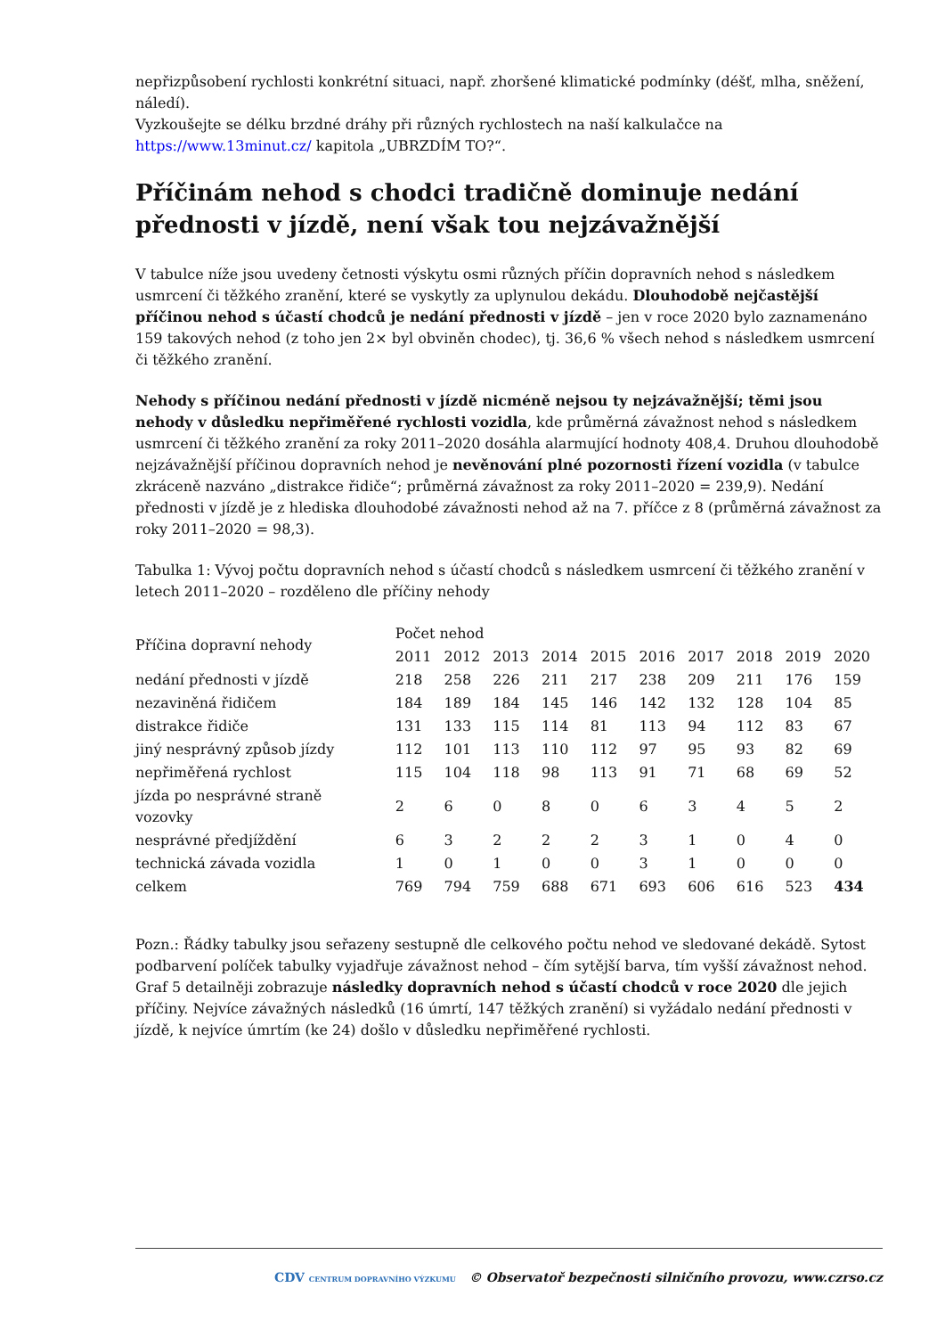nepřizpůsobení rychlosti konkrétní situaci, např. zhoršené klimatické podmínky (déšť, mlha, sněžení, náledí).
Vyzkoušejte se délku brzdné dráhy při různých rychlostech na naší kalkulačce na https://www.13minut.cz/ kapitola „UBRZDÍM TO?“.
Příčinám nehod s chodci tradičně dominuje nedání přednosti v jízdě, není však tou nejzávažnější
V tabulce níže jsou uvedeny četnosti výskytu osmi různých příčin dopravních nehod s následkem usmrcení či těžkého zranění, které se vyskytly za uplynulou dekádu. Dlouhodobě nejčastější příčinou nehod s účastí chodců je nedání přednosti v jízdě – jen v roce 2020 bylo zaznamenáno 159 takových nehod (z toho jen 2× byl obviněn chodec), tj. 36,6 % všech nehod s následkem usmrcení či těžkého zranění.
Nehody s příčinou nedání přednosti v jízdě nicméně nejsou ty nejzávažnější; těmi jsou nehody v důsledku nepřiměřené rychlosti vozidla, kde průměrná závažnost nehod s následkem usmrcení či těžkého zranění za roky 2011–2020 dosáhla alarmující hodnoty 408,4. Druhou dlouhodobě nejzávažnější příčinou dopravních nehod je nevěnování plné pozornosti řízení vozidla (v tabulce zkráceně nazváno „distrakce řidiče“; průměrná závažnost za roky 2011–2020 = 239,9). Nedání přednosti v jízdě je z hlediska dlouhodobé závažnosti nehod až na 7. příčce z 8 (průměrná závažnost za roky 2011–2020 = 98,3).
Tabulka 1: Vývoj počtu dopravních nehod s účastí chodců s následkem usmrcení či těžkého zranění v letech 2011–2020 – rozděleno dle příčiny nehody
| Příčina dopravní nehody | Počet nehod | | | | | | | | | |
| --- | --- | --- | --- | --- | --- | --- | --- | --- | --- | --- |
| | 2011 | 2012 | 2013 | 2014 | 2015 | 2016 | 2017 | 2018 | 2019 | 2020 |
| nedání přednosti v jízdě | 218 | 258 | 226 | 211 | 217 | 238 | 209 | 211 | 176 | 159 |
| nezaviněná řidičem | 184 | 189 | 184 | 145 | 146 | 142 | 132 | 128 | 104 | 85 |
| distrakce řidiče | 131 | 133 | 115 | 114 | 81 | 113 | 94 | 112 | 83 | 67 |
| jiný nesprávný způsob jízdy | 112 | 101 | 113 | 110 | 112 | 97 | 95 | 93 | 82 | 69 |
| nepřiměřená rychlost | 115 | 104 | 118 | 98 | 113 | 91 | 71 | 68 | 69 | 52 |
| jízda po nesprávné straně vozovky | 2 | 6 | 0 | 8 | 0 | 6 | 3 | 4 | 5 | 2 |
| nesprávné předjíždění | 6 | 3 | 2 | 2 | 2 | 3 | 1 | 0 | 4 | 0 |
| technická závada vozidla | 1 | 0 | 1 | 0 | 0 | 3 | 1 | 0 | 0 | 0 |
| celkem | 769 | 794 | 759 | 688 | 671 | 693 | 606 | 616 | 523 | 434 |
Pozn.: Řádky tabulky jsou seřazeny sestupně dle celkového počtu nehod ve sledované dekádě. Sytost podbarvení políček tabulky vyjadřuje závažnost nehod – čím sytější barva, tím vyšší závažnost nehod. Graf 5 detailněji zobrazuje následky dopravních nehod s účastí chodců v roce 2020 dle jejich příčiny. Nejvíce závažných následků (16 úmrtí, 147 těžkých zranění) si vyžádalo nedání přednosti v jízdě, k nejvíce úmrtím (ke 24) došlo v důsledku nepřiměřené rychlosti.
CDV CENTRUM DOPRAVNÍHO VÝZKUMU © Observatoř bezpečnosti silničního provozu, www.czrso.cz